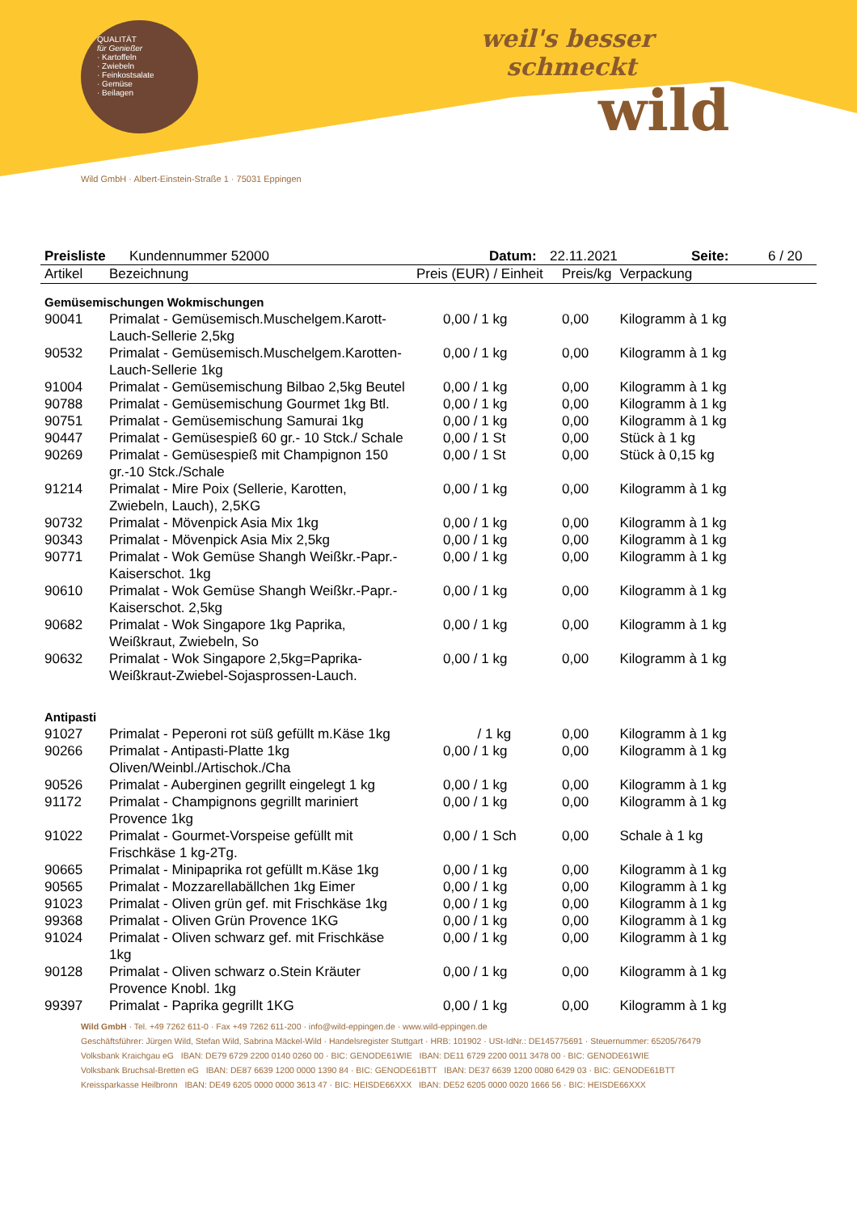QUALITÄT
für Genießer
· Kartoffeln
· Zwiebeln
· Feinkostsalate
· Gemüse
· Beilagen
weil's besser
schmeckt
wild
Wild GmbH · Albert-Einstein-Straße 1 · 75031 Eppingen
Preisliste Kundennummer 52000 Datum: 22.11.2021 Seite: 6 / 20
| Artikel | Bezeichnung | Preis (EUR) / Einheit | Preis/kg | Verpackung |
| --- | --- | --- | --- | --- |
| Gemüsemischungen Wokmischungen | | | | |
| 90041 | Primalat - Gemüsemisch.Muschelgem.Karott-Lauch-Sellerie 2,5kg | 0,00 / 1 kg | 0,00 | Kilogramm à 1 kg |
| 90532 | Primalat - Gemüsemisch.Muschelgem.Karotten-Lauch-Sellerie 1kg | 0,00 / 1 kg | 0,00 | Kilogramm à 1 kg |
| 91004 | Primalat - Gemüsemischung Bilbao 2,5kg Beutel | 0,00 / 1 kg | 0,00 | Kilogramm à 1 kg |
| 90788 | Primalat - Gemüsemischung Gourmet 1kg Btl. | 0,00 / 1 kg | 0,00 | Kilogramm à 1 kg |
| 90751 | Primalat - Gemüsemischung Samurai 1kg | 0,00 / 1 kg | 0,00 | Kilogramm à 1 kg |
| 90447 | Primalat - Gemüsespieß 60 gr.- 10 Stck./ Schale | 0,00 / 1 St | 0,00 | Stück à 1 kg |
| 90269 | Primalat - Gemüsespieß mit Champignon 150 gr.-10 Stck./Schale | 0,00 / 1 St | 0,00 | Stück à 0,15 kg |
| 91214 | Primalat - Mire Poix (Sellerie, Karotten, Zwiebeln, Lauch), 2,5KG | 0,00 / 1 kg | 0,00 | Kilogramm à 1 kg |
| 90732 | Primalat - Mövenpick Asia Mix 1kg | 0,00 / 1 kg | 0,00 | Kilogramm à 1 kg |
| 90343 | Primalat - Mövenpick Asia Mix 2,5kg | 0,00 / 1 kg | 0,00 | Kilogramm à 1 kg |
| 90771 | Primalat - Wok Gemüse Shangh Weißkr.-Papr.-Kaiserschot. 1kg | 0,00 / 1 kg | 0,00 | Kilogramm à 1 kg |
| 90610 | Primalat - Wok Gemüse Shangh Weißkr.-Papr.-Kaiserschot. 2,5kg | 0,00 / 1 kg | 0,00 | Kilogramm à 1 kg |
| 90682 | Primalat - Wok Singapore 1kg Paprika, Weißkraut, Zwiebeln, So | 0,00 / 1 kg | 0,00 | Kilogramm à 1 kg |
| 90632 | Primalat - Wok Singapore 2,5kg=Paprika-Weißkraut-Zwiebel-Sojasprossen-Lauch. | 0,00 / 1 kg | 0,00 | Kilogramm à 1 kg |
| Antipasti | | | | |
| 91027 | Primalat - Peperoni rot süß gefüllt m.Käse 1kg | / 1 kg | 0,00 | Kilogramm à 1 kg |
| 90266 | Primalat - Antipasti-Platte 1kg Oliven/Weinbl./Artischok./Cha | 0,00 / 1 kg | 0,00 | Kilogramm à 1 kg |
| 90526 | Primalat - Auberginen gegrillt eingelegt 1 kg | 0,00 / 1 kg | 0,00 | Kilogramm à 1 kg |
| 91172 | Primalat - Champignons gegrillt mariniert Provence 1kg | 0,00 / 1 kg | 0,00 | Kilogramm à 1 kg |
| 91022 | Primalat - Gourmet-Vorspeise gefüllt mit Frischkäse 1 kg-2Tg. | 0,00 / 1 Sch | 0,00 | Schale à 1 kg |
| 90665 | Primalat - Minipaprika rot gefüllt m.Käse 1kg | 0,00 / 1 kg | 0,00 | Kilogramm à 1 kg |
| 90565 | Primalat - Mozzarellabällchen 1kg Eimer | 0,00 / 1 kg | 0,00 | Kilogramm à 1 kg |
| 91023 | Primalat - Oliven grün gef. mit Frischkäse 1kg | 0,00 / 1 kg | 0,00 | Kilogramm à 1 kg |
| 99368 | Primalat - Oliven Grün Provence 1KG | 0,00 / 1 kg | 0,00 | Kilogramm à 1 kg |
| 91024 | Primalat - Oliven schwarz gef. mit Frischkäse 1kg | 0,00 / 1 kg | 0,00 | Kilogramm à 1 kg |
| 90128 | Primalat - Oliven schwarz o.Stein Kräuter Provence Knobl. 1kg | 0,00 / 1 kg | 0,00 | Kilogramm à 1 kg |
| 99397 | Primalat - Paprika gegrillt 1KG | 0,00 / 1 kg | 0,00 | Kilogramm à 1 kg |
Wild GmbH · Tel. +49 7262 611-0 · Fax +49 7262 611-200 · info@wild-eppingen.de · www.wild-eppingen.de
Geschäftsführer: Jürgen Wild, Stefan Wild, Sabrina Mäckel-Wild · Handelsregister Stuttgart · HRB: 101902 · USt-IdNr.: DE145775691 · Steuernummer: 65205/76479
Volksbank Kraichgau eG IBAN: DE79 6729 2200 0140 0260 00 · BIC: GENODE61WIE IBAN: DE11 6729 2200 0011 3478 00 · BIC: GENODE61WIE
Volksbank Bruchsal-Bretten eG IBAN: DE87 6639 1200 0000 1390 84 · BIC: GENODE61BTT IBAN: DE37 6639 1200 0080 6429 03 · BIC: GENODE61BTT
Kreissparkasse Heilbronn IBAN: DE49 6205 0000 0000 3613 47 · BIC: HEISDE66XXX IBAN: DE52 6205 0000 0020 1666 56 · BIC: HEISDE66XXX